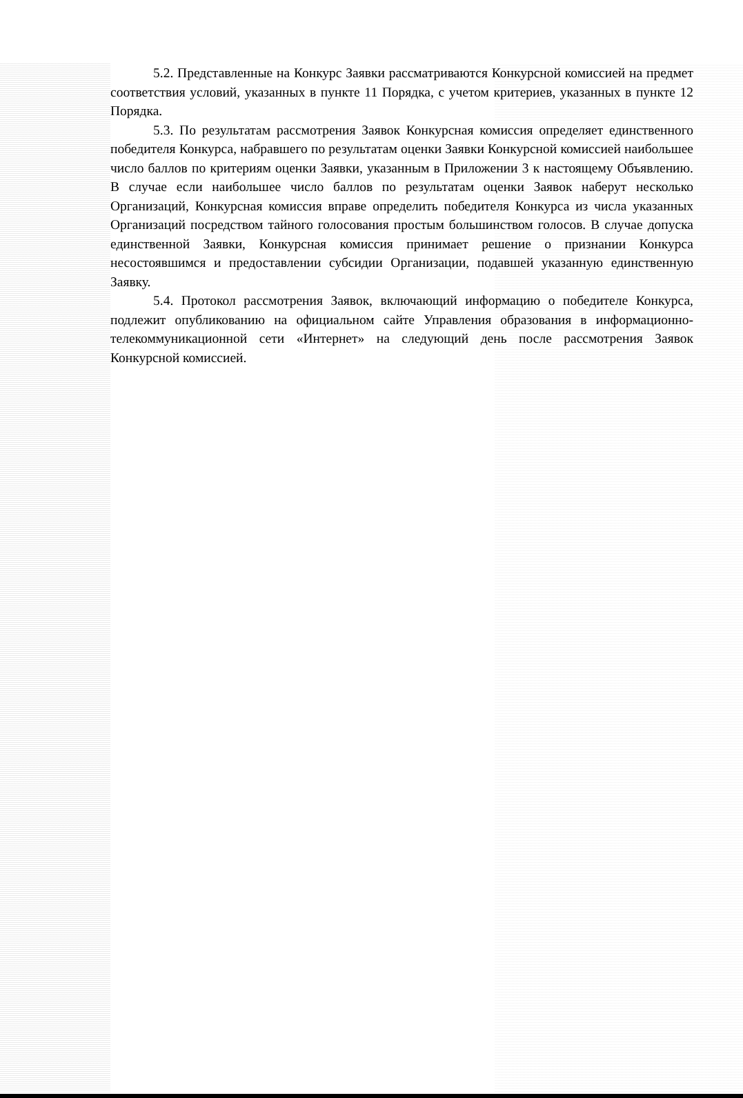5.2. Представленные на Конкурс Заявки рассматриваются Конкурсной комиссией на предмет соответствия условий, указанных в пункте 11 Порядка, с учетом критериев, указанных в пункте 12 Порядка.
5.3. По результатам рассмотрения Заявок Конкурсная комиссия определяет единственного победителя Конкурса, набравшего по результатам оценки Заявки Конкурсной комиссией наибольшее число баллов по критериям оценки Заявки, указанным в Приложении 3 к настоящему Объявлению. В случае если наибольшее число баллов по результатам оценки Заявок наберут несколько Организаций, Конкурсная комиссия вправе определить победителя Конкурса из числа указанных Организаций посредством тайного голосования простым большинством голосов. В случае допуска единственной Заявки, Конкурсная комиссия принимает решение о признании Конкурса несостоявшимся и предоставлении субсидии Организации, подавшей указанную единственную Заявку.
5.4. Протокол рассмотрения Заявок, включающий информацию о победителе Конкурса, подлежит опубликованию на официальном сайте Управления образования в информационно-телекоммуникационной сети «Интернет» на следующий день после рассмотрения Заявок Конкурсной комиссией.